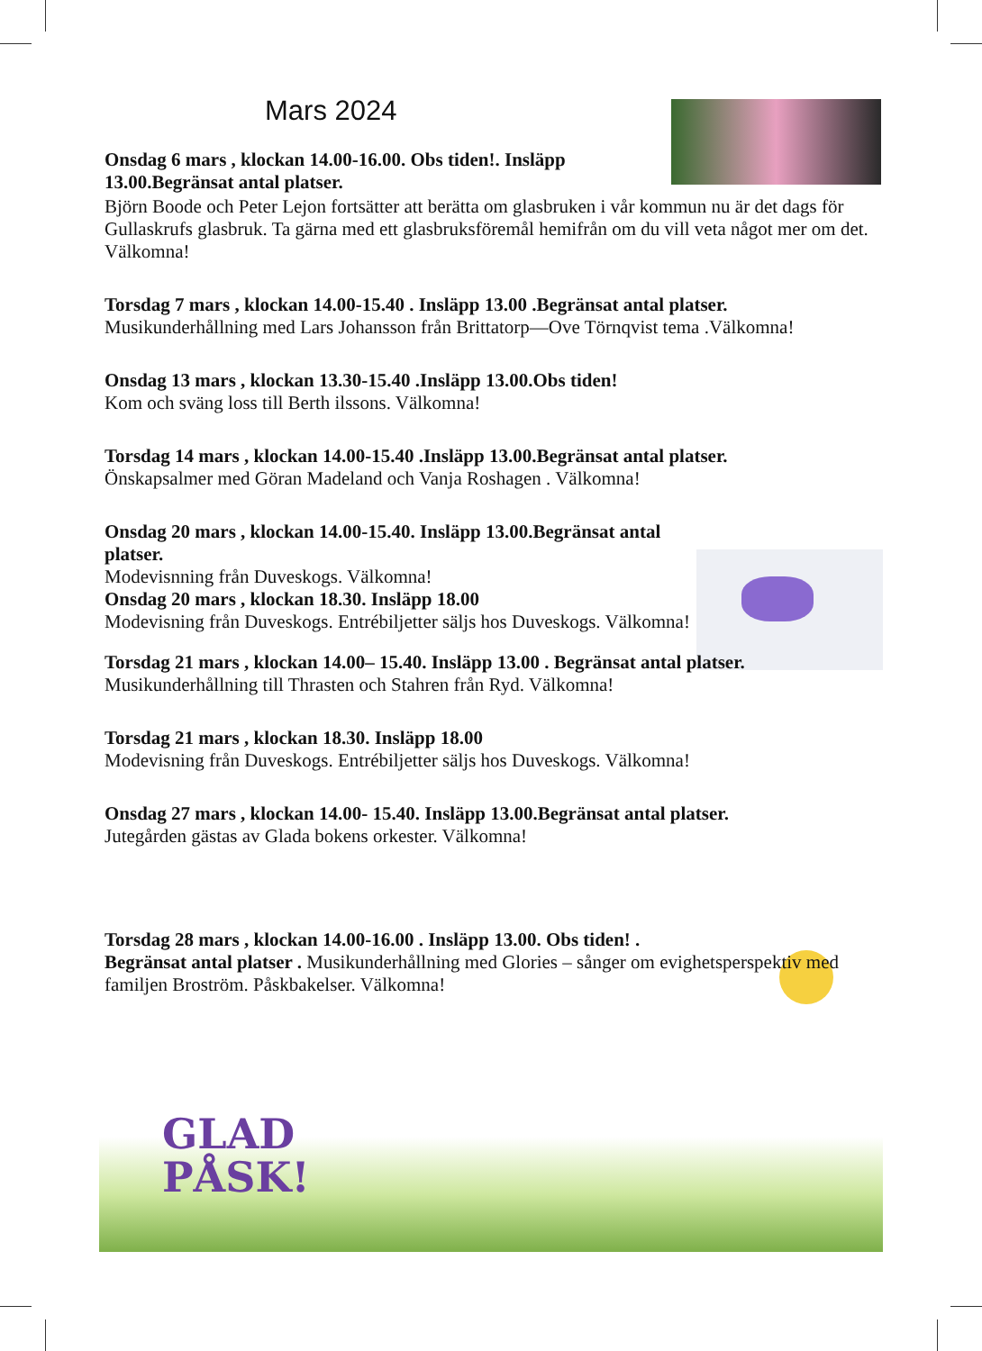Mars 2024
Onsdag 6 mars , klockan 14.00-16.00. Obs tiden!. Insläpp 13.00.Begränsat antal platser.
Björn Boode och Peter Lejon fortsätter att berätta om glasbruken i vår kommun nu är det dags för Gullaskrufs glasbruk. Ta gärna med ett glasbruksföremål hemifrån om du vill veta något mer om det. Välkomna!
Torsdag 7 mars , klockan 14.00-15.40 . Insläpp 13.00 .Begränsat antal platser.
Musikunderhållning med Lars Johansson från Brittatorp—Ove Törnqvist tema .Välkomna!
Onsdag 13 mars , klockan 13.30-15.40 .Insläpp 13.00.Obs tiden!
Kom och sväng loss till Berth ilssons. Välkomna!
Torsdag 14 mars , klockan 14.00-15.40 .Insläpp 13.00.Begränsat antal platser.
Önskapsalmer med Göran Madeland och Vanja Roshagen . Välkomna!
Onsdag 20 mars , klockan 14.00-15.40. Insläpp 13.00.Begränsat antal platser.
Modevisnning från Duveskogs. Välkomna!
Onsdag 20 mars , klockan 18.30. Insläpp 18.00
Modevisning från Duveskogs. Entrébiljetter säljs hos Duveskogs. Välkomna!
Torsdag 21 mars , klockan 14.00– 15.40. Insläpp 13.00 . Begränsat antal platser.
Musikunderhållning till Thrasten och Stahren från Ryd. Välkomna!
Torsdag 21 mars , klockan 18.30. Insläpp 18.00
Modevisning från Duveskogs. Entrébiljetter säljs hos Duveskogs. Välkomna!
Onsdag 27 mars , klockan 14.00- 15.40. Insläpp 13.00.Begränsat antal platser.
Jutegården gästas av Glada bokens orkester. Välkomna!
Torsdag 28 mars , klockan 14.00-16.00 . Insläpp 13.00. Obs tiden! .
Begränsat antal platser . Musikunderhållning med Glories – sånger om evighetsperspektiv med familjen Broström. Påskbakelser. Välkomna!
GLAD
PÅSK!